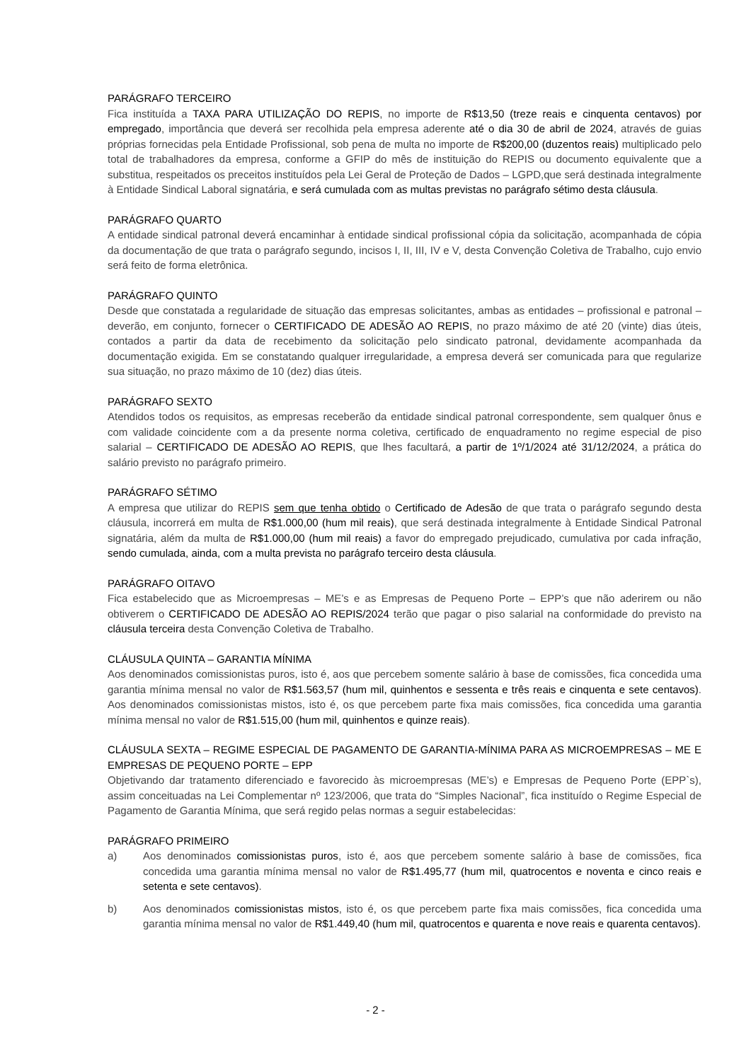PARÁGRAFO TERCEIRO
Fica instituída a TAXA PARA UTILIZAÇÃO DO REPIS, no importe de R$13,50 (treze reais e cinquenta centavos) por empregado, importância que deverá ser recolhida pela empresa aderente até o dia 30 de abril de 2024, através de guias próprias fornecidas pela Entidade Profissional, sob pena de multa no importe de R$200,00 (duzentos reais) multiplicado pelo total de trabalhadores da empresa, conforme a GFIP do mês de instituição do REPIS ou documento equivalente que a substitua, respeitados os preceitos instituídos pela Lei Geral de Proteção de Dados – LGPD,que será destinada integralmente à Entidade Sindical Laboral signatária, e será cumulada com as multas previstas no parágrafo sétimo desta cláusula.
PARÁGRAFO QUARTO
A entidade sindical patronal deverá encaminhar à entidade sindical profissional cópia da solicitação, acompanhada de cópia da documentação de que trata o parágrafo segundo, incisos I, II, III, IV e V, desta Convenção Coletiva de Trabalho, cujo envio será feito de forma eletrônica.
PARÁGRAFO QUINTO
Desde que constatada a regularidade de situação das empresas solicitantes, ambas as entidades – profissional e patronal – deverão, em conjunto, fornecer o CERTIFICADO DE ADESÃO AO REPIS, no prazo máximo de até 20 (vinte) dias úteis, contados a partir da data de recebimento da solicitação pelo sindicato patronal, devidamente acompanhada da documentação exigida. Em se constatando qualquer irregularidade, a empresa deverá ser comunicada para que regularize sua situação, no prazo máximo de 10 (dez) dias úteis.
PARÁGRAFO SEXTO
Atendidos todos os requisitos, as empresas receberão da entidade sindical patronal correspondente, sem qualquer ônus e com validade coincidente com a da presente norma coletiva, certificado de enquadramento no regime especial de piso salarial – CERTIFICADO DE ADESÃO AO REPIS, que lhes facultará, a partir de 1º/1/2024 até 31/12/2024, a prática do salário previsto no parágrafo primeiro.
PARÁGRAFO SÉTIMO
A empresa que utilizar do REPIS sem que tenha obtido o Certificado de Adesão de que trata o parágrafo segundo desta cláusula, incorrerá em multa de R$1.000,00 (hum mil reais), que será destinada integralmente à Entidade Sindical Patronal signatária, além da multa de R$1.000,00 (hum mil reais) a favor do empregado prejudicado, cumulativa por cada infração, sendo cumulada, ainda, com a multa prevista no parágrafo terceiro desta cláusula.
PARÁGRAFO OITAVO
Fica estabelecido que as Microempresas – ME’s e as Empresas de Pequeno Porte – EPP’s que não aderirem ou não obtiverem o CERTIFICADO DE ADESÃO AO REPIS/2024 terão que pagar o piso salarial na conformidade do previsto na cláusula terceira desta Convenção Coletiva de Trabalho.
CLÁUSULA QUINTA – GARANTIA MÍNIMA
Aos denominados comissionistas puros, isto é, aos que percebem somente salário à base de comissões, fica concedida uma garantia mínima mensal no valor de R$1.563,57 (hum mil, quinhentos e sessenta e três reais e cinquenta e sete centavos). Aos denominados comissionistas mistos, isto é, os que percebem parte fixa mais comissões, fica concedida uma garantia mínima mensal no valor de R$1.515,00 (hum mil, quinhentos e quinze reais).
CLÁUSULA SEXTA – REGIME ESPECIAL DE PAGAMENTO DE GARANTIA-MÍNIMA PARA AS MICROEMPRESAS – ME E EMPRESAS DE PEQUENO PORTE – EPP
Objetivando dar tratamento diferenciado e favorecido às microempresas (ME’s) e Empresas de Pequeno Porte (EPP`s), assim conceituadas na Lei Complementar nº 123/2006, que trata do “Simples Nacional”, fica instituído o Regime Especial de Pagamento de Garantia Mínima, que será regido pelas normas a seguir estabelecidas:
PARÁGRAFO PRIMEIRO
a) Aos denominados comissionistas puros, isto é, aos que percebem somente salário à base de comissões, fica concedida uma garantia mínima mensal no valor de R$1.495,77 (hum mil, quatrocentos e noventa e cinco reais e setenta e sete centavos).
b) Aos denominados comissionistas mistos, isto é, os que percebem parte fixa mais comissões, fica concedida uma garantia mínima mensal no valor de R$1.449,40 (hum mil, quatrocentos e quarenta e nove reais e quarenta centavos).
- 2 -